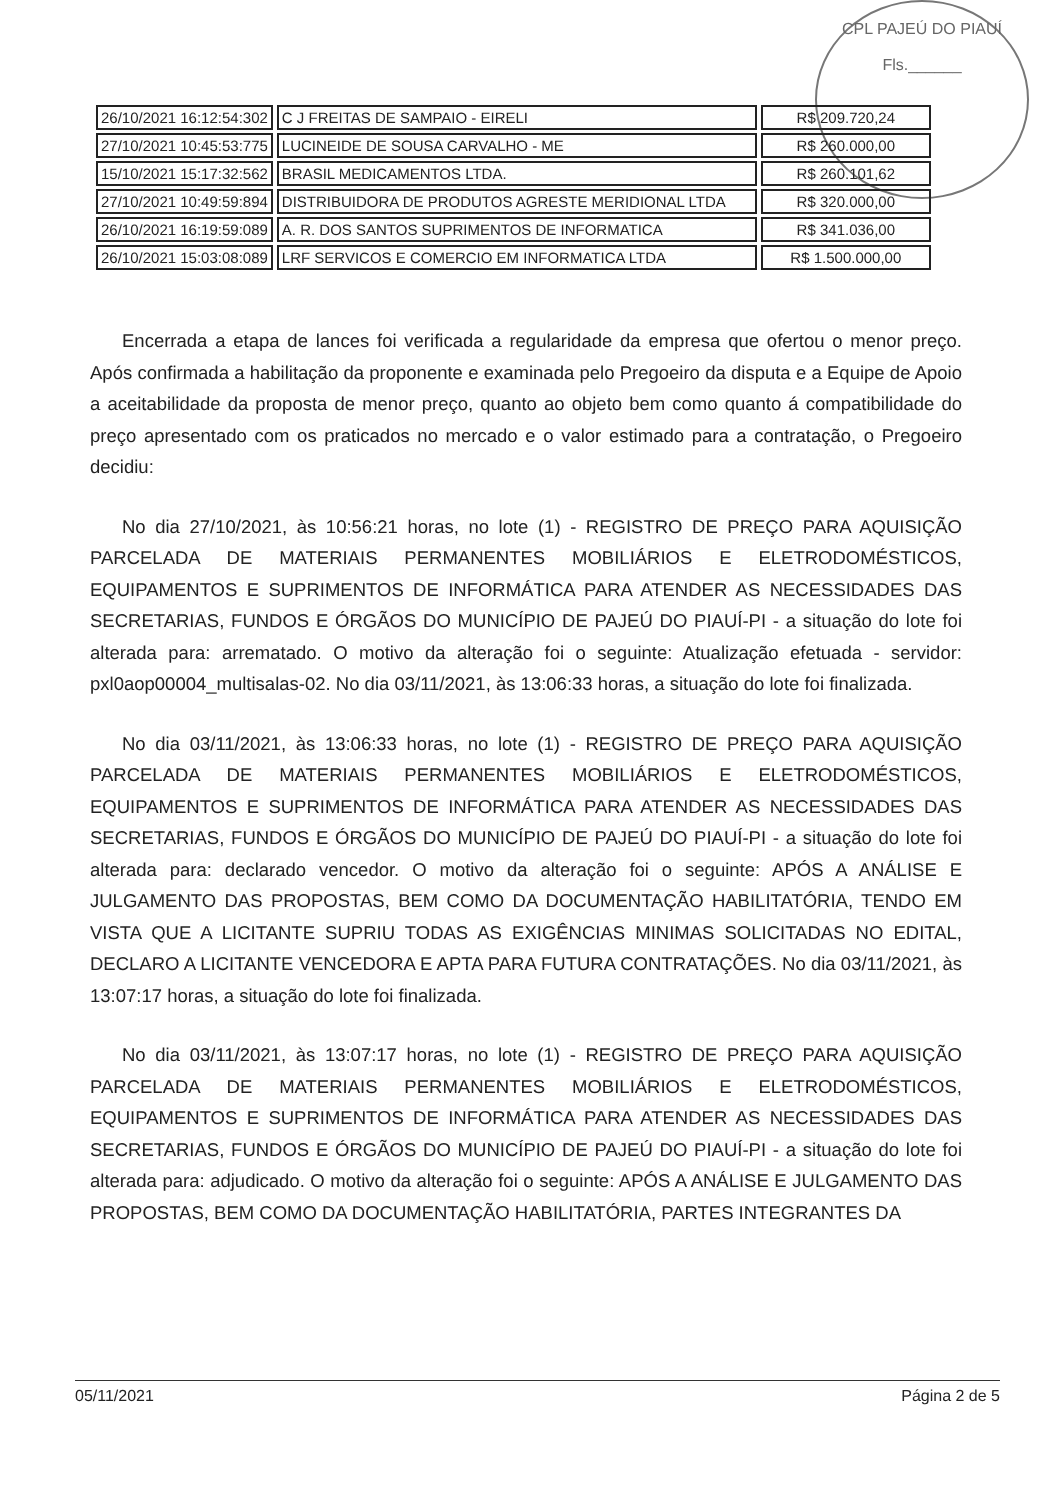CPL PAJEÚ DO PIAUÍ
Fls.______
| 26/10/2021 16:12:54:302 | C J FREITAS DE SAMPAIO - EIRELI | R$ 209.720,24 |
| 27/10/2021 10:45:53:775 | LUCINEIDE DE SOUSA CARVALHO - ME | R$ 260.000,00 |
| 15/10/2021 15:17:32:562 | BRASIL MEDICAMENTOS LTDA. | R$ 260.101,62 |
| 27/10/2021 10:49:59:894 | DISTRIBUIDORA DE PRODUTOS AGRESTE MERIDIONAL LTDA | R$ 320.000,00 |
| 26/10/2021 16:19:59:089 | A. R. DOS SANTOS SUPRIMENTOS DE INFORMATICA | R$ 341.036,00 |
| 26/10/2021 15:03:08:089 | LRF SERVICOS E COMERCIO EM INFORMATICA LTDA | R$ 1.500.000,00 |
Encerrada a etapa de lances foi verificada a regularidade da empresa que ofertou o menor preço. Após confirmada a habilitação da proponente e examinada pelo Pregoeiro da disputa e a Equipe de Apoio a aceitabilidade da proposta de menor preço, quanto ao objeto bem como quanto á compatibilidade do preço apresentado com os praticados no mercado e o valor estimado para a contratação, o Pregoeiro decidiu:
No dia 27/10/2021, às 10:56:21 horas, no lote (1) - REGISTRO DE PREÇO PARA AQUISIÇÃO PARCELADA DE MATERIAIS PERMANENTES MOBILIÁRIOS E ELETRODOMÉSTICOS, EQUIPAMENTOS E SUPRIMENTOS DE INFORMÁTICA PARA ATENDER AS NECESSIDADES DAS SECRETARIAS, FUNDOS E ÓRGÃOS DO MUNICÍPIO DE PAJEÚ DO PIAUÍ-PI - a situação do lote foi alterada para: arrematado. O motivo da alteração foi o seguinte: Atualização efetuada - servidor: pxl0aop00004_multisalas-02. No dia 03/11/2021, às 13:06:33 horas, a situação do lote foi finalizada.
No dia 03/11/2021, às 13:06:33 horas, no lote (1) - REGISTRO DE PREÇO PARA AQUISIÇÃO PARCELADA DE MATERIAIS PERMANENTES MOBILIÁRIOS E ELETRODOMÉSTICOS, EQUIPAMENTOS E SUPRIMENTOS DE INFORMÁTICA PARA ATENDER AS NECESSIDADES DAS SECRETARIAS, FUNDOS E ÓRGÃOS DO MUNICÍPIO DE PAJEÚ DO PIAUÍ-PI - a situação do lote foi alterada para: declarado vencedor. O motivo da alteração foi o seguinte: APÓS A ANÁLISE E JULGAMENTO DAS PROPOSTAS, BEM COMO DA DOCUMENTAÇÃO HABILITATÓRIA, TENDO EM VISTA QUE A LICITANTE SUPRIU TODAS AS EXIGÊNCIAS MINIMAS SOLICITADAS NO EDITAL, DECLARO A LICITANTE VENCEDORA E APTA PARA FUTURA CONTRATAÇÕES. No dia 03/11/2021, às 13:07:17 horas, a situação do lote foi finalizada.
No dia 03/11/2021, às 13:07:17 horas, no lote (1) - REGISTRO DE PREÇO PARA AQUISIÇÃO PARCELADA DE MATERIAIS PERMANENTES MOBILIÁRIOS E ELETRODOMÉSTICOS, EQUIPAMENTOS E SUPRIMENTOS DE INFORMÁTICA PARA ATENDER AS NECESSIDADES DAS SECRETARIAS, FUNDOS E ÓRGÃOS DO MUNICÍPIO DE PAJEÚ DO PIAUÍ-PI - a situação do lote foi alterada para: adjudicado. O motivo da alteração foi o seguinte: APÓS A ANÁLISE E JULGAMENTO DAS PROPOSTAS, BEM COMO DA DOCUMENTAÇÃO HABILITATÓRIA, PARTES INTEGRANTES DA
05/11/2021 Página 2 de 5